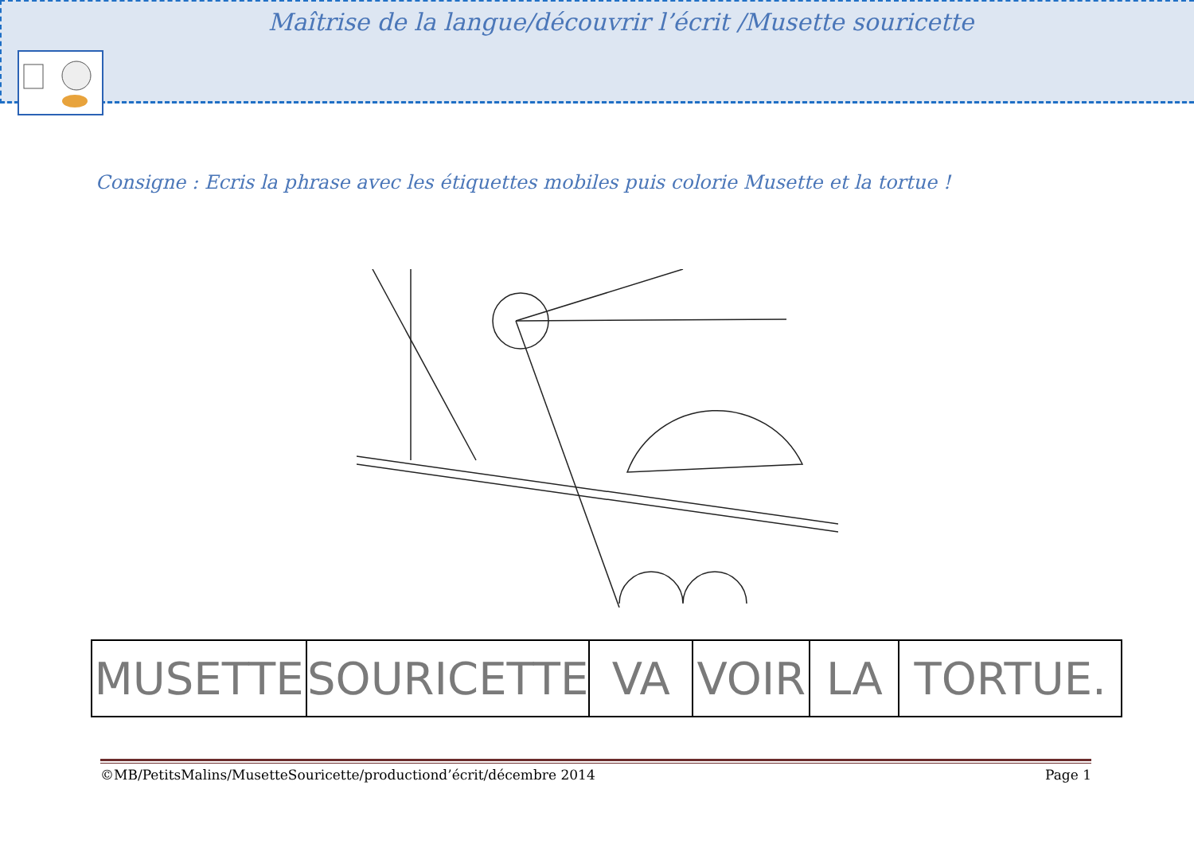Maîtrise de la langue/découvrir l’écrit /Musette souricette
Consigne : Ecris la phrase avec les étiquettes mobiles puis colorie Musette et la tortue !
| MUSETTE | SOURICETTE | VA | VOIR | LA | TORTUE. |
©MB/PetitsMalins/MusetteSouricette/productiond’écrit/décembre 2014 Page 1